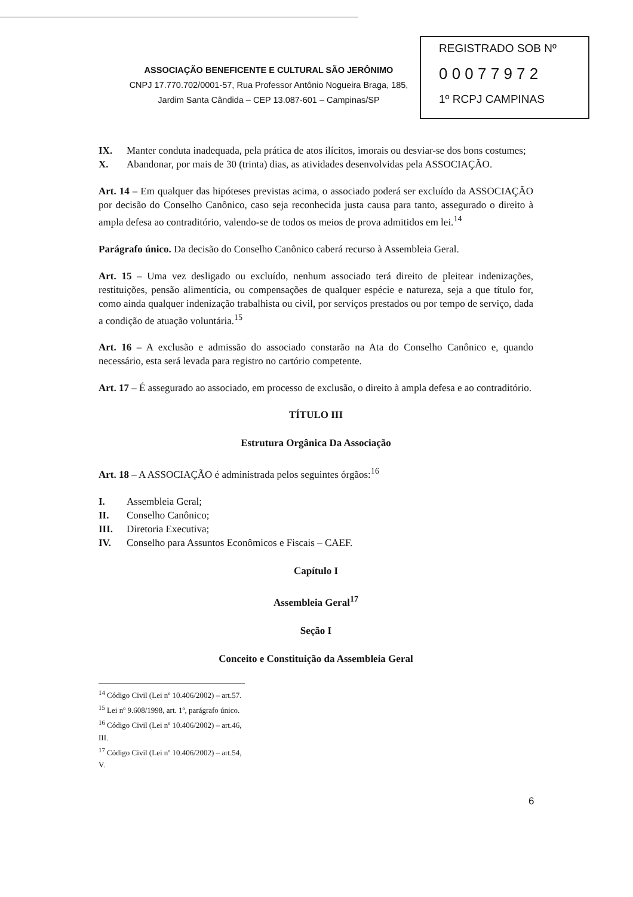REGISTRADO SOB Nº
0 0 0 7 7 9 7 2
1º RCPJ CAMPINAS
ASSOCIAÇÃO BENEFICENTE E CULTURAL SÃO JERÔNIMO
CNPJ 17.770.702/0001-57, Rua Professor Antônio Nogueira Braga, 185,
Jardim Santa Cândida – CEP 13.087-601 – Campinas/SP
IX. Manter conduta inadequada, pela prática de atos ilícitos, imorais ou desviar-se dos bons costumes;
X. Abandonar, por mais de 30 (trinta) dias, as atividades desenvolvidas pela ASSOCIAÇÃO.
Art. 14 – Em qualquer das hipóteses previstas acima, o associado poderá ser excluído da ASSOCIAÇÃO por decisão do Conselho Canônico, caso seja reconhecida justa causa para tanto, assegurado o direito à ampla defesa ao contraditório, valendo-se de todos os meios de prova admitidos em lei.<sup>14</sup>
Parágrafo único. Da decisão do Conselho Canônico caberá recurso à Assembleia Geral.
Art. 15 – Uma vez desligado ou excluído, nenhum associado terá direito de pleitear indenizações, restituições, pensão alimentícia, ou compensações de qualquer espécie e natureza, seja a que título for, como ainda qualquer indenização trabalhista ou civil, por serviços prestados ou por tempo de serviço, dada a condição de atuação voluntária.<sup>15</sup>
Art. 16 – A exclusão e admissão do associado constarão na Ata do Conselho Canônico e, quando necessário, esta será levada para registro no cartório competente.
Art. 17 – É assegurado ao associado, em processo de exclusão, o direito à ampla defesa e ao contraditório.
TÍTULO III
Estrutura Orgânica Da Associação
Art. 18 – A ASSOCIAÇÃO é administrada pelos seguintes órgãos:<sup>16</sup>
I. Assembleia Geral;
II. Conselho Canônico;
III. Diretoria Executiva;
IV. Conselho para Assuntos Econômicos e Fiscais – CAEF.
Capítulo I
Assembleia Geral<sup>17</sup>
Seção I
Conceito e Constituição da Assembleia Geral
<sup>14</sup> Código Civil (Lei nº 10.406/2002) – art.57.
<sup>15</sup> Lei nº 9.608/1998, art. 1º, parágrafo único.
<sup>16</sup> Código Civil (Lei nº 10.406/2002) – art.46, III.
<sup>17</sup> Código Civil (Lei nº 10.406/2002) – art.54, V.
6